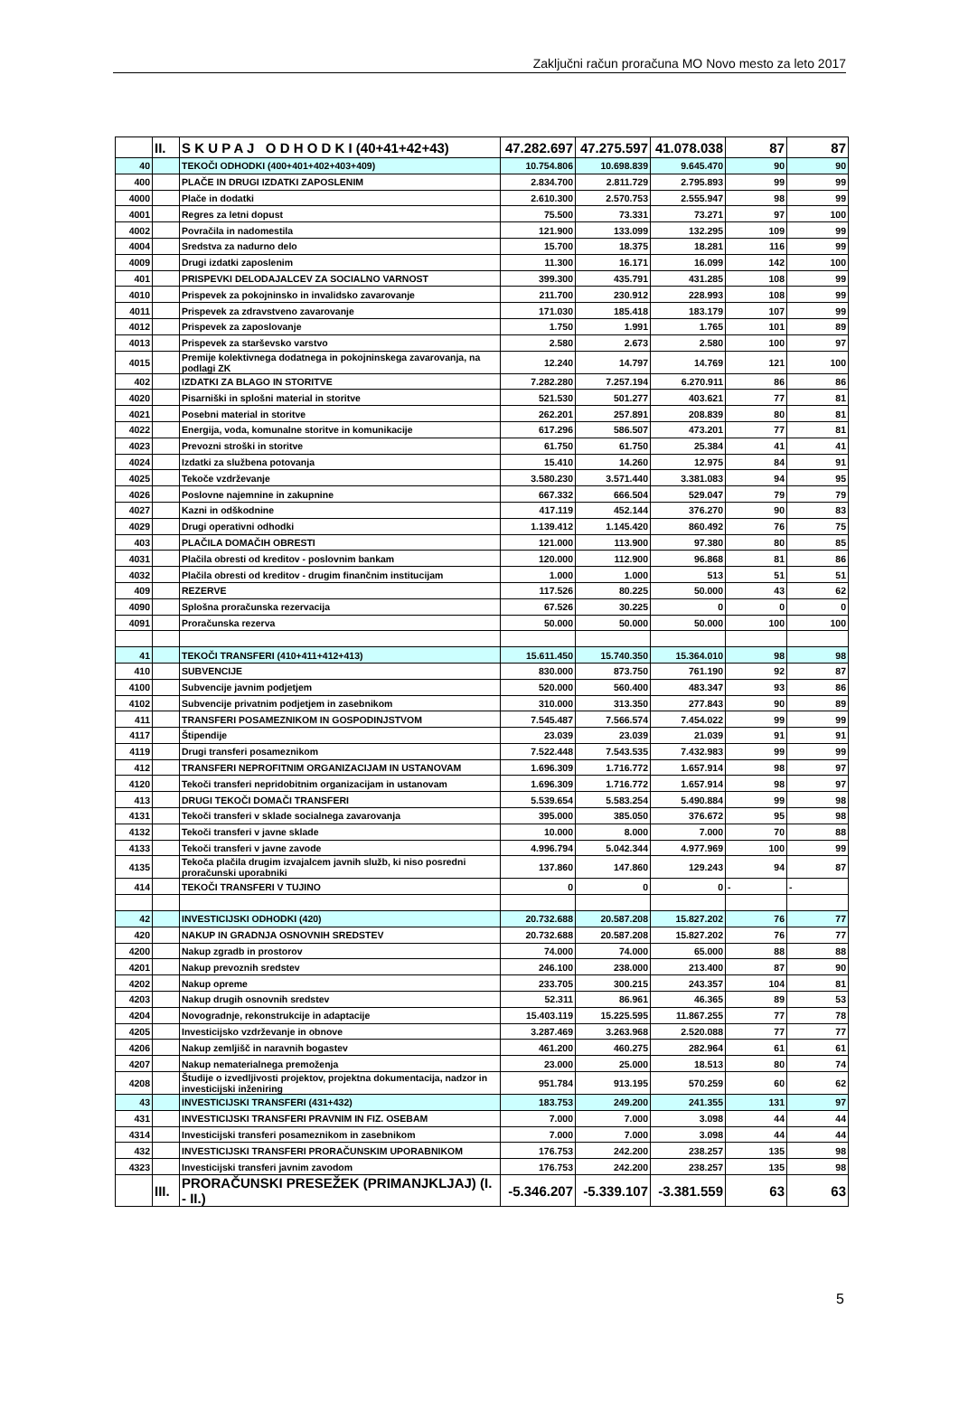Zaključni račun proračuna MO Novo mesto za leto 2017
| | II. | S K U P A J O D H O D K I (40+41+42+43) | 47.282.697 | 47.275.597 | 41.078.038 | 87 | 87 |
| 40 | | TEKOČI ODHODKI (400+401+402+403+409) | 10.754.806 | 10.698.839 | 9.645.470 | 90 | 90 |
| 400 | | PLAČE IN DRUGI IZDATKI ZAPOSLENIM | 2.834.700 | 2.811.729 | 2.795.893 | 99 | 99 |
| 4000 | | Plače in dodatki | 2.610.300 | 2.570.753 | 2.555.947 | 98 | 99 |
| 4001 | | Regres za letni dopust | 75.500 | 73.331 | 73.271 | 97 | 100 |
| 4002 | | Povračila in nadomestila | 121.900 | 133.099 | 132.295 | 109 | 99 |
| 4004 | | Sredstva za nadurno delo | 15.700 | 18.375 | 18.281 | 116 | 99 |
| 4009 | | Drugi izdatki zaposlenim | 11.300 | 16.171 | 16.099 | 142 | 100 |
| 401 | | PRISPEVKI DELODAJALCEV ZA SOCIALNO VARNOST | 399.300 | 435.791 | 431.285 | 108 | 99 |
| 4010 | | Prispevek za pokojninsko in invalidsko zavarovanje | 211.700 | 230.912 | 228.993 | 108 | 99 |
| 4011 | | Prispevek za zdravstveno zavarovanje | 171.030 | 185.418 | 183.179 | 107 | 99 |
| 4012 | | Prispevek za zaposlovanje | 1.750 | 1.991 | 1.765 | 101 | 89 |
| 4013 | | Prispevek za starševsko varstvo | 2.580 | 2.673 | 2.580 | 100 | 97 |
| 4015 | | Premije kolektivnega dodatnega in pokojninskega zavarovanja, na podlagi ZK | 12.240 | 14.797 | 14.769 | 121 | 100 |
| 402 | | IZDATKI ZA BLAGO IN STORITVE | 7.282.280 | 7.257.194 | 6.270.911 | 86 | 86 |
| 4020 | | Pisarniški in splošni material in storitve | 521.530 | 501.277 | 403.621 | 77 | 81 |
| 4021 | | Posebni material in storitve | 262.201 | 257.891 | 208.839 | 80 | 81 |
| 4022 | | Energija, voda, komunalne storitve in komunikacije | 617.296 | 586.507 | 473.201 | 77 | 81 |
| 4023 | | Prevozni stroški in storitve | 61.750 | 61.750 | 25.384 | 41 | 41 |
| 4024 | | Izdatki za službena potovanja | 15.410 | 14.260 | 12.975 | 84 | 91 |
| 4025 | | Tekoče vzdrževanje | 3.580.230 | 3.571.440 | 3.381.083 | 94 | 95 |
| 4026 | | Poslovne najemnine in zakupnine | 667.332 | 666.504 | 529.047 | 79 | 79 |
| 4027 | | Kazni in odškodnine | 417.119 | 452.144 | 376.270 | 90 | 83 |
| 4029 | | Drugi operativni odhodki | 1.139.412 | 1.145.420 | 860.492 | 76 | 75 |
| 403 | | PLAČILA DOMAČIH OBRESTI | 121.000 | 113.900 | 97.380 | 80 | 85 |
| 4031 | | Plačila obresti od kreditov - poslovnim bankam | 120.000 | 112.900 | 96.868 | 81 | 86 |
| 4032 | | Plačila obresti od kreditov - drugim finančnim institucijam | 1.000 | 1.000 | 513 | 51 | 51 |
| 409 | | REZERVE | 117.526 | 80.225 | 50.000 | 43 | 62 |
| 4090 | | Splošna proračunska rezervacija | 67.526 | 30.225 | 0 | 0 | 0 |
| 4091 | | Proračunska rezerva | 50.000 | 50.000 | 50.000 | 100 | 100 |
| 41 | | TEKOČI TRANSFERI (410+411+412+413) | 15.611.450 | 15.740.350 | 15.364.010 | 98 | 98 |
| 410 | | SUBVENCIJE | 830.000 | 873.750 | 761.190 | 92 | 87 |
| 4100 | | Subvencije javnim podjetjem | 520.000 | 560.400 | 483.347 | 93 | 86 |
| 4102 | | Subvencije privatnim podjetjem in zasebnikom | 310.000 | 313.350 | 277.843 | 90 | 89 |
| 411 | | TRANSFERI POSAMEZNIKOM IN GOSPODINJSTVOM | 7.545.487 | 7.566.574 | 7.454.022 | 99 | 99 |
| 4117 | | Štipendije | 23.039 | 23.039 | 21.039 | 91 | 91 |
| 4119 | | Drugi transferi posameznikom | 7.522.448 | 7.543.535 | 7.432.983 | 99 | 99 |
| 412 | | TRANSFERI NEPROFITNIM ORGANIZACIJAM IN USTANOVAM | 1.696.309 | 1.716.772 | 1.657.914 | 98 | 97 |
| 4120 | | Tekoči transferi nepridobitnim organizacijam in ustanovam | 1.696.309 | 1.716.772 | 1.657.914 | 98 | 97 |
| 413 | | DRUGI TEKOČI DOMAČI TRANSFERI | 5.539.654 | 5.583.254 | 5.490.884 | 99 | 98 |
| 4131 | | Tekoči transferi v sklade socialnega zavarovanja | 395.000 | 385.050 | 376.672 | 95 | 98 |
| 4132 | | Tekoči transferi v javne sklade | 10.000 | 8.000 | 7.000 | 70 | 88 |
| 4133 | | Tekoči transferi v javne zavode | 4.996.794 | 5.042.344 | 4.977.969 | 100 | 99 |
| 4135 | | Tekoča plačila drugim izvajalcem javnih služb, ki niso posredni proračunski uporabniki | 137.860 | 147.860 | 129.243 | 94 | 87 |
| 414 | | TEKOČI TRANSFERI V TUJINO | 0 | 0 | 0 | - | - |
| 42 | | INVESTICIJSKI ODHODKI (420) | 20.732.688 | 20.587.208 | 15.827.202 | 76 | 77 |
| 420 | | NAKUP IN GRADNJA OSNOVNIH SREDSTEV | 20.732.688 | 20.587.208 | 15.827.202 | 76 | 77 |
| 4200 | | Nakup zgradb in prostorov | 74.000 | 74.000 | 65.000 | 88 | 88 |
| 4201 | | Nakup prevoznih sredstev | 246.100 | 238.000 | 213.400 | 87 | 90 |
| 4202 | | Nakup opreme | 233.705 | 300.215 | 243.357 | 104 | 81 |
| 4203 | | Nakup drugih osnovnih sredstev | 52.311 | 86.961 | 46.365 | 89 | 53 |
| 4204 | | Novogradnje, rekonstrukcije in adaptacije | 15.403.119 | 15.225.595 | 11.867.255 | 77 | 78 |
| 4205 | | Investicijsko vzdrževanje in obnove | 3.287.469 | 3.263.968 | 2.520.088 | 77 | 77 |
| 4206 | | Nakup zemljišč in naravnih bogastev | 461.200 | 460.275 | 282.964 | 61 | 61 |
| 4207 | | Nakup nematerialnega premoženja | 23.000 | 25.000 | 18.513 | 80 | 74 |
| 4208 | | Študije o izvedljivosti projektov, projektna dokumentacija, nadzor in investicijski inženiring | 951.784 | 913.195 | 570.259 | 60 | 62 |
| 43 | | INVESTICIJSKI TRANSFERI (431+432) | 183.753 | 249.200 | 241.355 | 131 | 97 |
| 431 | | INVESTICIJSKI TRANSFERI PRAVNIM IN FIZ. OSEBAM | 7.000 | 7.000 | 3.098 | 44 | 44 |
| 4314 | | Investicijski transferi posameznikom in zasebnikom | 7.000 | 7.000 | 3.098 | 44 | 44 |
| 432 | | INVESTICIJSKI TRANSFERI PRORAČUNSKIM UPORABNIKOM | 176.753 | 242.200 | 238.257 | 135 | 98 |
| 4323 | | Investicijski transferi javnim zavodom | 176.753 | 242.200 | 238.257 | 135 | 98 |
| | III. | PRORAČUNSKI PRESEŽEK (PRIMANJKLJAJ) (I. - II.) | -5.346.207 | -5.339.107 | -3.381.559 | 63 | 63 |
5